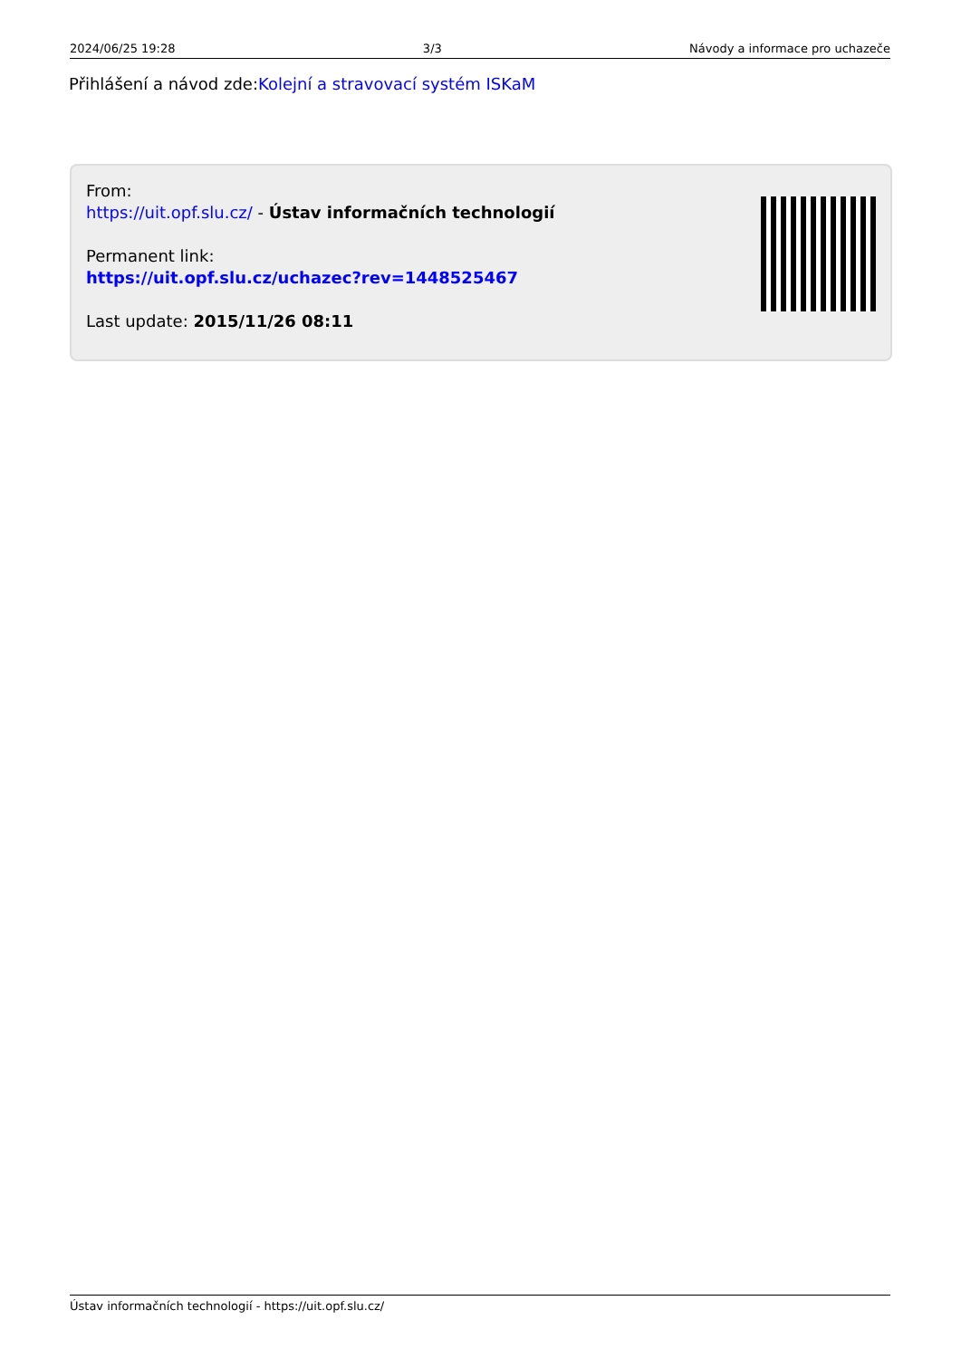2024/06/25 19:28 3/3 Návody a informace pro uchazeče
Přihlášení a návod zde:Kolejní a stravovací systém ISKaM
From:
https://uit.opf.slu.cz/ - Ústav informačních technologií
Permanent link:
https://uit.opf.slu.cz/uchazec?rev=1448525467
Last update: 2015/11/26 08:11
Ústav informačních technologií - https://uit.opf.slu.cz/